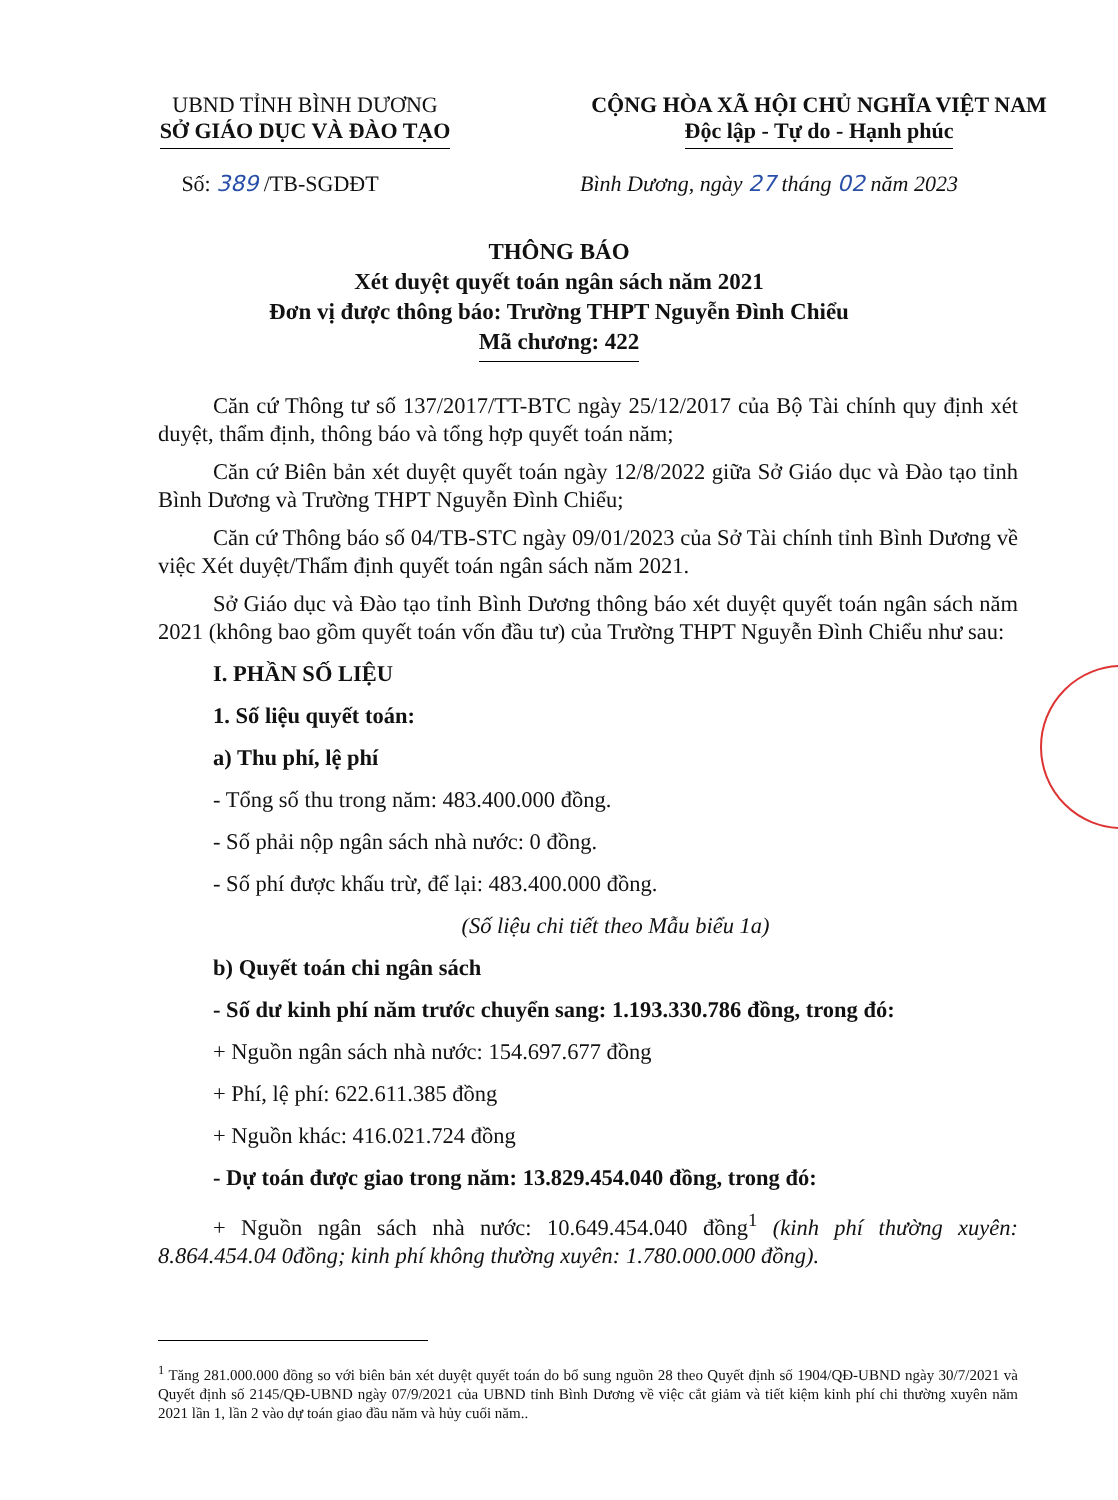UBND TỈNH BÌNH DƯƠNG
SỞ GIÁO DỤC VÀ ĐÀO TẠO
CỘNG HÒA XÃ HỘI CHỦ NGHĨA VIỆT NAM
Độc lập - Tự do - Hạnh phúc
Số: 389 /TB-SGDĐT Bình Dương, ngày 27 tháng 02 năm 2023
THÔNG BÁO
Xét duyệt quyết toán ngân sách năm 2021
Đơn vị được thông báo: Trường THPT Nguyễn Đình Chiểu
Mã chương: 422
Căn cứ Thông tư số 137/2017/TT-BTC ngày 25/12/2017 của Bộ Tài chính quy định xét duyệt, thẩm định, thông báo và tổng hợp quyết toán năm;
Căn cứ Biên bản xét duyệt quyết toán ngày 12/8/2022 giữa Sở Giáo dục và Đào tạo tỉnh Bình Dương và Trường THPT Nguyễn Đình Chiểu;
Căn cứ Thông báo số 04/TB-STC ngày 09/01/2023 của Sở Tài chính tỉnh Bình Dương về việc Xét duyệt/Thẩm định quyết toán ngân sách năm 2021.
Sở Giáo dục và Đào tạo tỉnh Bình Dương thông báo xét duyệt quyết toán ngân sách năm 2021 (không bao gồm quyết toán vốn đầu tư) của Trường THPT Nguyễn Đình Chiểu như sau:
I. PHẦN SỐ LIỆU
1. Số liệu quyết toán:
a) Thu phí, lệ phí
- Tổng số thu trong năm: 483.400.000 đồng.
- Số phải nộp ngân sách nhà nước: 0 đồng.
- Số phí được khấu trừ, để lại: 483.400.000 đồng.
(Số liệu chi tiết theo Mẫu biểu 1a)
b) Quyết toán chi ngân sách
- Số dư kinh phí năm trước chuyển sang: 1.193.330.786 đồng, trong đó:
+ Nguồn ngân sách nhà nước: 154.697.677 đồng
+ Phí, lệ phí: 622.611.385 đồng
+ Nguồn khác: 416.021.724 đồng
- Dự toán được giao trong năm: 13.829.454.040 đồng, trong đó:
+ Nguồn ngân sách nhà nước: 10.649.454.040 đồng<sup>1</sup> (kinh phí thường xuyên: 8.864.454.04 0đồng; kinh phí không thường xuyên: 1.780.000.000 đồng).
<sup>1</sup> Tăng 281.000.000 đồng so với biên bản xét duyệt quyết toán do bổ sung nguồn 28 theo Quyết định số 1904/QĐ-UBND ngày 30/7/2021 và Quyết định số 2145/QĐ-UBND ngày 07/9/2021 của UBND tỉnh Bình Dương về việc cắt giảm và tiết kiệm kinh phí chi thường xuyên năm 2021 lần 1, lần 2 vào dự toán giao đầu năm và hủy cuối năm..